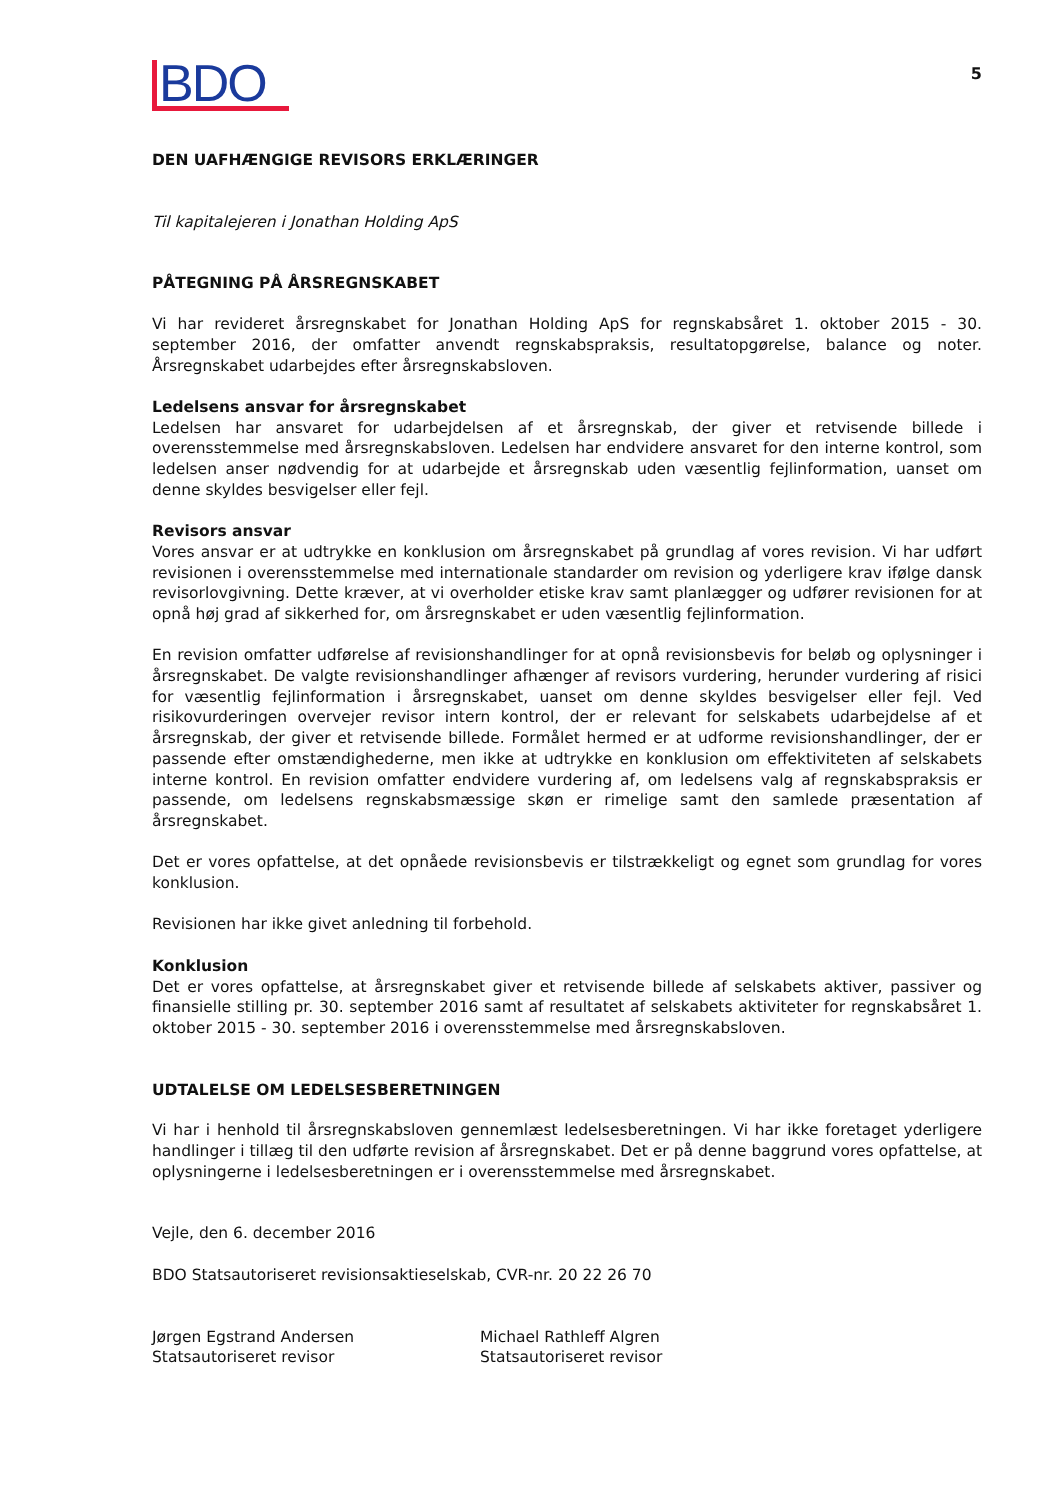BDO
5
DEN UAFHÆNGIGE REVISORS ERKLÆRINGER
Til kapitalejeren i Jonathan Holding ApS
PÅTEGNING PÅ ÅRSREGNSKABET
Vi har revideret årsregnskabet for Jonathan Holding ApS for regnskabsåret 1. oktober 2015 - 30. september 2016, der omfatter anvendt regnskabspraksis, resultatopgørelse, balance og noter. Årsregnskabet udarbejdes efter årsregnskabsloven.
Ledelsens ansvar for årsregnskabet
Ledelsen har ansvaret for udarbejdelsen af et årsregnskab, der giver et retvisende billede i overensstemmelse med årsregnskabsloven. Ledelsen har endvidere ansvaret for den interne kontrol, som ledelsen anser nødvendig for at udarbejde et årsregnskab uden væsentlig fejlinformation, uanset om denne skyldes besvigelser eller fejl.
Revisors ansvar
Vores ansvar er at udtrykke en konklusion om årsregnskabet på grundlag af vores revision. Vi har udført revisionen i overensstemmelse med internationale standarder om revision og yderligere krav ifølge dansk revisorlovgivning. Dette kræver, at vi overholder etiske krav samt planlægger og udfører revisionen for at opnå høj grad af sikkerhed for, om årsregnskabet er uden væsentlig fejlinformation.
En revision omfatter udførelse af revisionshandlinger for at opnå revisionsbevis for beløb og oplysninger i årsregnskabet. De valgte revisionshandlinger afhænger af revisors vurdering, herunder vurdering af risici for væsentlig fejlinformation i årsregnskabet, uanset om denne skyldes besvigelser eller fejl. Ved risikovurderingen overvejer revisor intern kontrol, der er relevant for selskabets udarbejdelse af et årsregnskab, der giver et retvisende billede. Formålet hermed er at udforme revisionshandlinger, der er passende efter omstændighederne, men ikke at udtrykke en konklusion om effektiviteten af selskabets interne kontrol. En revision omfatter endvidere vurdering af, om ledelsens valg af regnskabspraksis er passende, om ledelsens regnskabsmæssige skøn er rimelige samt den samlede præsentation af årsregnskabet.
Det er vores opfattelse, at det opnåede revisionsbevis er tilstrækkeligt og egnet som grundlag for vores konklusion.
Revisionen har ikke givet anledning til forbehold.
Konklusion
Det er vores opfattelse, at årsregnskabet giver et retvisende billede af selskabets aktiver, passiver og finansielle stilling pr. 30. september 2016 samt af resultatet af selskabets aktiviteter for regnskabsåret 1. oktober 2015 - 30. september 2016 i overensstemmelse med årsregnskabsloven.
UDTALELSE OM LEDELSESBERETNINGEN
Vi har i henhold til årsregnskabsloven gennemlæst ledelsesberetningen. Vi har ikke foretaget yderligere handlinger i tillæg til den udførte revision af årsregnskabet. Det er på denne baggrund vores opfattelse, at oplysningerne i ledelsesberetningen er i overensstemmelse med årsregnskabet.
Vejle, den 6. december 2016
BDO Statsautoriseret revisionsaktieselskab, CVR-nr. 20 22 26 70
Jørgen Egstrand Andersen
Statsautoriseret revisor
Michael Rathleff Algren
Statsautoriseret revisor